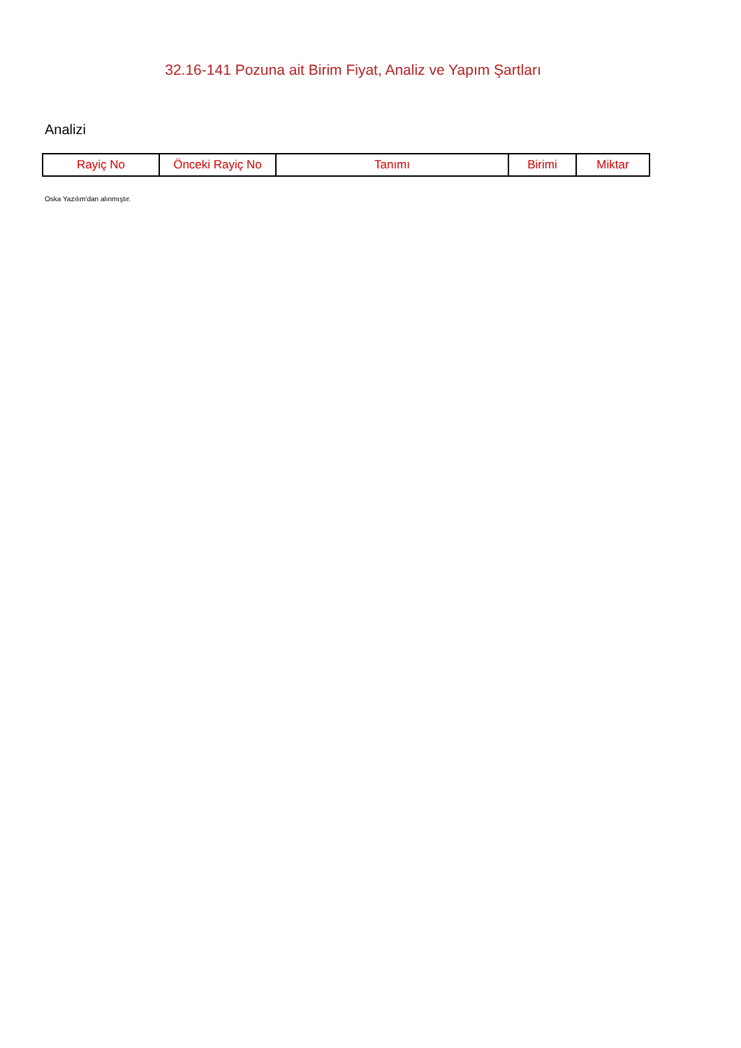32.16-141 Pozuna ait Birim Fiyat, Analiz ve Yapım Şartları
Analizi
| Rayiç No | Önceki Rayiç No | Tanımı | Birimi | Miktar |
| --- | --- | --- | --- | --- |
Oska Yazılım'dan alınmıştır.